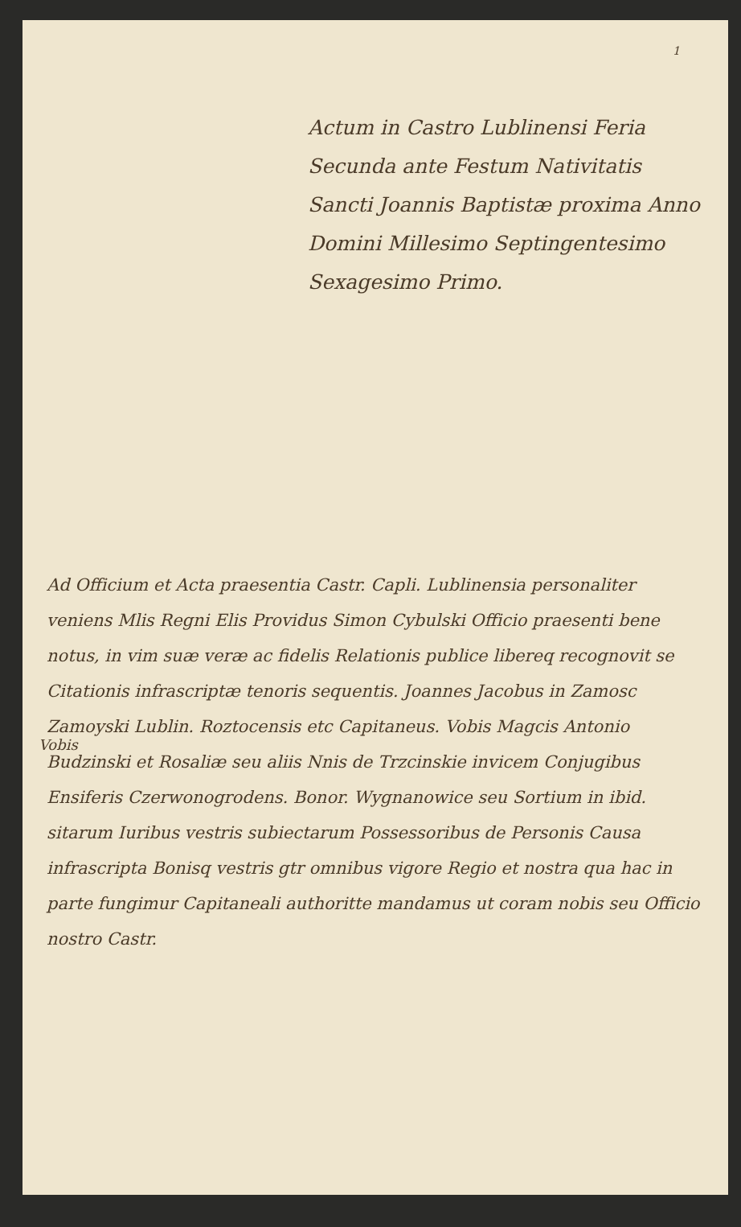1
Actum in Castro Lublinensi Feria Secunda ante Festum Nativitatis Sancti Joannis Baptistæ proxima Anno Domini Millesimo Septingentesimo Sexagesimo Primo.
Vobis
Ad Officium et Acta praesentia Castr. Capli. Lublinensia personaliter veniens Mlis Regni Elis Providus Simon Cybulski Officio praesenti bene notus, in vim suæ veræ ac fidelis Relationis publice libereq recognovit se Citationis infrascriptæ tenoris sequentis. Joannes Jacobus in Zamosc Zamoyski Lublin. Roztocensis etc Capitaneus. Vobis Magcis Antonio Budzinski et Rosaliæ seu aliis Nnis de Trzcinskie invicem Conjugibus Ensiferis Czerwonogrodens. Bonor. Wygnanowice seu Sortium in ibid. sitarum Iuribus vestris subiectarum Possessoribus de Personis Causa infrascripta Bonisq vestris gtr omnibus vigore Regio et nostra qua hac in parte fungimur Capitaneali authoritte mandamus ut coram nobis seu Officio nostro Castr.